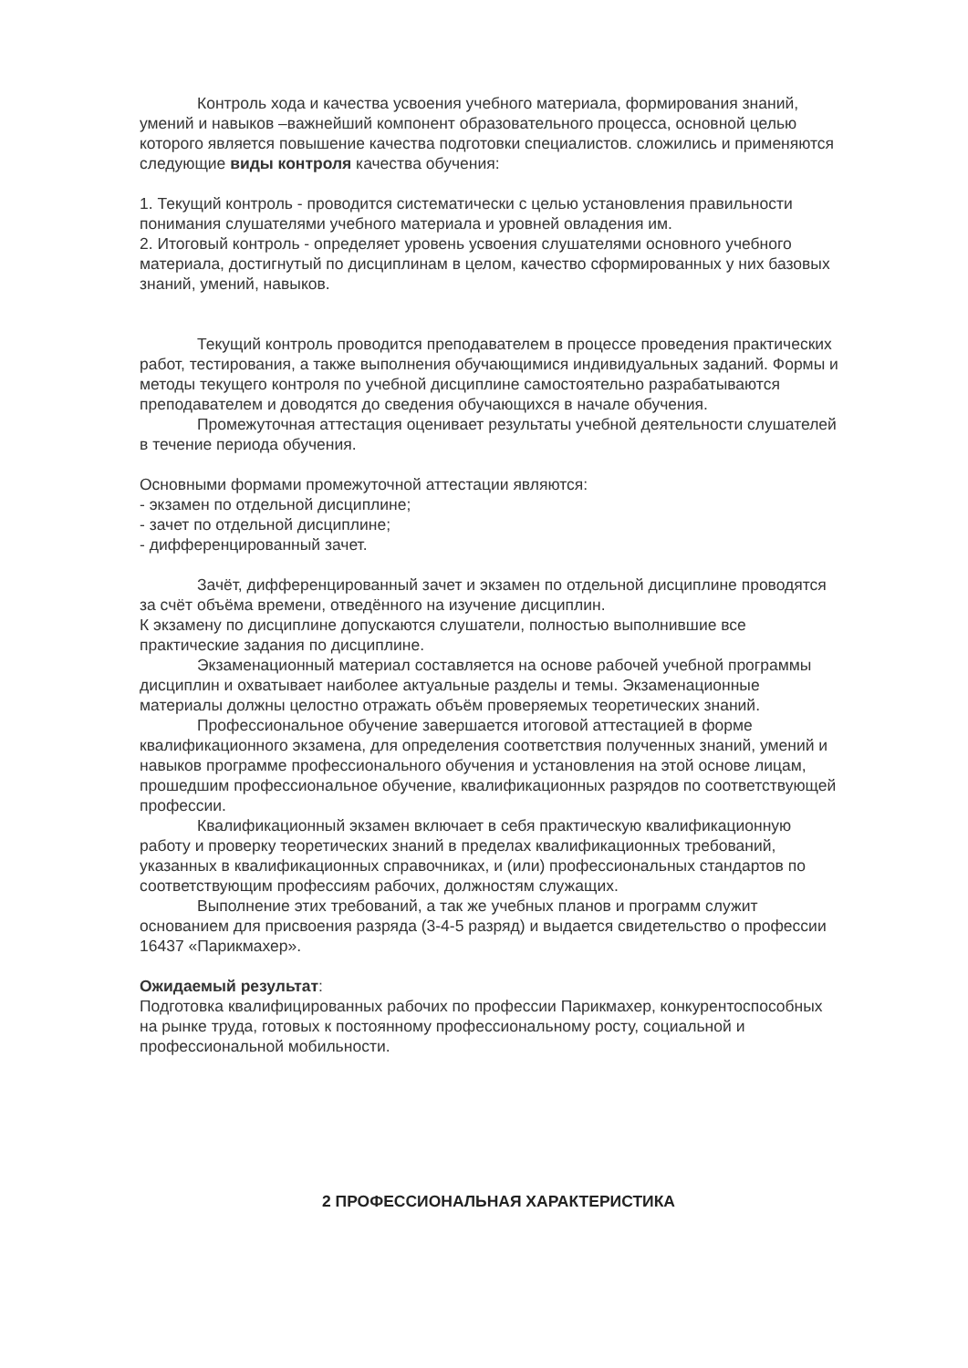Контроль хода и качества усвоения учебного материала, формирования знаний, умений и навыков –важнейший компонент образовательного процесса, основной целью которого является повышение качества подготовки специалистов. сложились и применяются следующие виды контроля качества обучения:
1. Текущий контроль - проводится систематически с целью установления правильности понимания слушателями учебного материала и уровней овладения им.
2. Итоговый контроль - определяет уровень усвоения слушателями основного учебного материала, достигнутый по дисциплинам в целом, качество сформированных у них базовых знаний, умений, навыков.
Текущий контроль проводится преподавателем в процессе проведения практических работ, тестирования, а также выполнения обучающимися индивидуальных заданий. Формы и методы текущего контроля по учебной дисциплине самостоятельно разрабатываются преподавателем и доводятся до сведения обучающихся в начале обучения.
Промежуточная аттестация оценивает результаты учебной деятельности слушателей в течение периода обучения.
Основными формами промежуточной аттестации являются:
- экзамен по отдельной дисциплине;
- зачет по отдельной дисциплине;
- дифференцированный зачет.
Зачёт, дифференцированный зачет и экзамен по отдельной дисциплине проводятся за счёт объёма времени, отведённого на изучение дисциплин.
К экзамену по дисциплине допускаются слушатели, полностью выполнившие все практические задания по дисциплине.
Экзаменационный материал составляется на основе рабочей учебной программы дисциплин и охватывает наиболее актуальные разделы и темы. Экзаменационные материалы должны целостно отражать объём проверяемых теоретических знаний.
Профессиональное обучение завершается итоговой аттестацией в форме квалификационного экзамена, для определения соответствия полученных знаний, умений и навыков программе профессионального обучения и установления на этой основе лицам, прошедшим профессиональное обучение, квалификационных разрядов по соответствующей профессии.
Квалификационный экзамен включает в себя практическую квалификационную работу и проверку теоретических знаний в пределах квалификационных требований, указанных в квалификационных справочниках, и (или) профессиональных стандартов по соответствующим профессиям рабочих, должностям служащих.
Выполнение этих требований, а так же учебных планов и программ служит основанием для присвоения разряда (3-4-5 разряд) и выдается свидетельство о профессии 16437 «Парикмахер».
Ожидаемый результат:
Подготовка квалифицированных рабочих по профессии Парикмахер, конкурентоспособных на рынке труда, готовых к постоянному профессиональному росту, социальной и профессиональной мобильности.
2 ПРОФЕССИОНАЛЬНАЯ ХАРАКТЕРИСТИКА